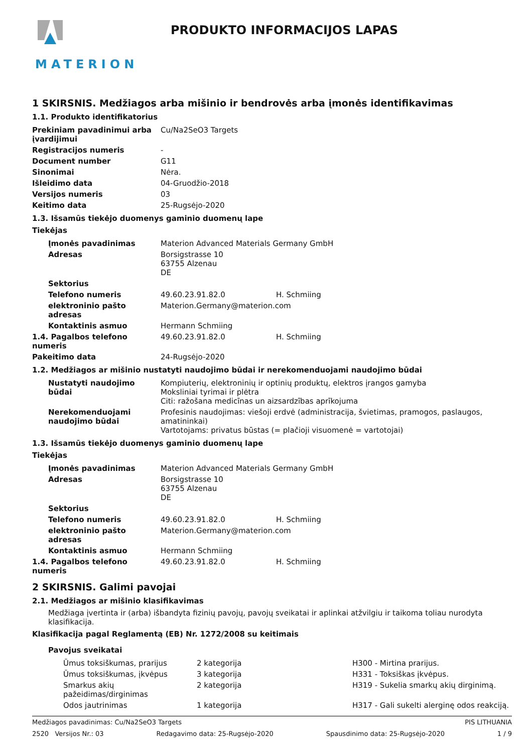MATERION
PRODUKTO INFORMACIJOS LAPAS
1 SKIRSNIS. Medžiagos arba mišinio ir bendrovės arba įmonės identifikavimas
1.1. Produkto identifikatorius
| Prekiniam pavadinimui arba įvardijimui | Cu/Na2SeO3 Targets |
| Registracijos numeris | - |
| Document number | G11 |
| Sinonimai | Nėra. |
| Išleidimo data | 04-Gruodžio-2018 |
| Versijos numeris | 03 |
| Keitimo data | 25-Rugsėjo-2020 |
1.3. Išsamūs tiekėjo duomenys gaminio duomenų lape
Tiekėjas
| Įmonės pavadinimas | Materion Advanced Materials Germany GmbH | |
| Adresas | Borsigstrasse 10 63755 Alzenau DE | |
| Sektorius | | |
| Telefono numeris | 49.60.23.91.82.0 | H. Schmiing |
| elektroninio pašto adresas | Materion.Germany@materion.com | |
| Kontaktinis asmuo | Hermann Schmiing | |
| 1.4. Pagalbos telefono numeris | 49.60.23.91.82.0 | H. Schmiing |
| Pakeitimo data | 24-Rugsėjo-2020 | |
1.2. Medžiagos ar mišinio nustatyti naudojimo būdai ir nerekomenduojami naudojimo būdai
| Nustatyti naudojimo būdai | Kompiuterių, elektroninių ir optinių produktų, elektros įrangos gamyba Moksliniai tyrimai ir plėtra Citi: ražošana medicīnas un aizsardzības aprīkojuma |
| Nerekomenduojami naudojimo būdai | Profesinis naudojimas: viešoji erdvė (administracija, švietimas, pramogos, paslaugos, amatininkai) Vartotojams: privatus būstas (= plačioji visuomenė = vartotojai) |
1.3. Išsamūs tiekėjo duomenys gaminio duomenų lape
Tiekėjas
| Įmonės pavadinimas | Materion Advanced Materials Germany GmbH | |
| Adresas | Borsigstrasse 10 63755 Alzenau DE | |
| Sektorius | | |
| Telefono numeris | 49.60.23.91.82.0 | H. Schmiing |
| elektroninio pašto adresas | Materion.Germany@materion.com | |
| Kontaktinis asmuo | Hermann Schmiing | |
| 1.4. Pagalbos telefono numeris | 49.60.23.91.82.0 | H. Schmiing |
2 SKIRSNIS. Galimi pavojai
2.1. Medžiagos ar mišinio klasifikavimas
Medžiaga įvertinta ir (arba) išbandyta fizinių pavojų, pavojų sveikatai ir aplinkai atžvilgiu ir taikoma toliau nurodyta klasifikacija.
Klasifikacija pagal Reglamentą (EB) Nr. 1272/2008 su keitimais
Pavojus sveikatai
| Ūmus toksiškumas, prarijus | 2 kategorija | H300 - Mirtina prarijus. |
| Ūmus toksiškumas, įkvėpus | 3 kategorija | H331 - Toksiškas įkvėpus. |
| Smarkus akių pažeidimas/dirginimas | 2 kategorija | H319 - Sukelia smarkų akių dirginimą. |
| Odos jautrinimas | 1 kategorija | H317 - Gali sukelti alerginę odos reakciją. |
Medžiagos pavadinimas: Cu/Na2SeO3 Targets PIS LITHUANIA
2520 Versijos Nr.: 03 Redagavimo data: 25-Rugsėjo-2020 Spausdinimo data: 25-Rugsėjo-2020 1 / 9